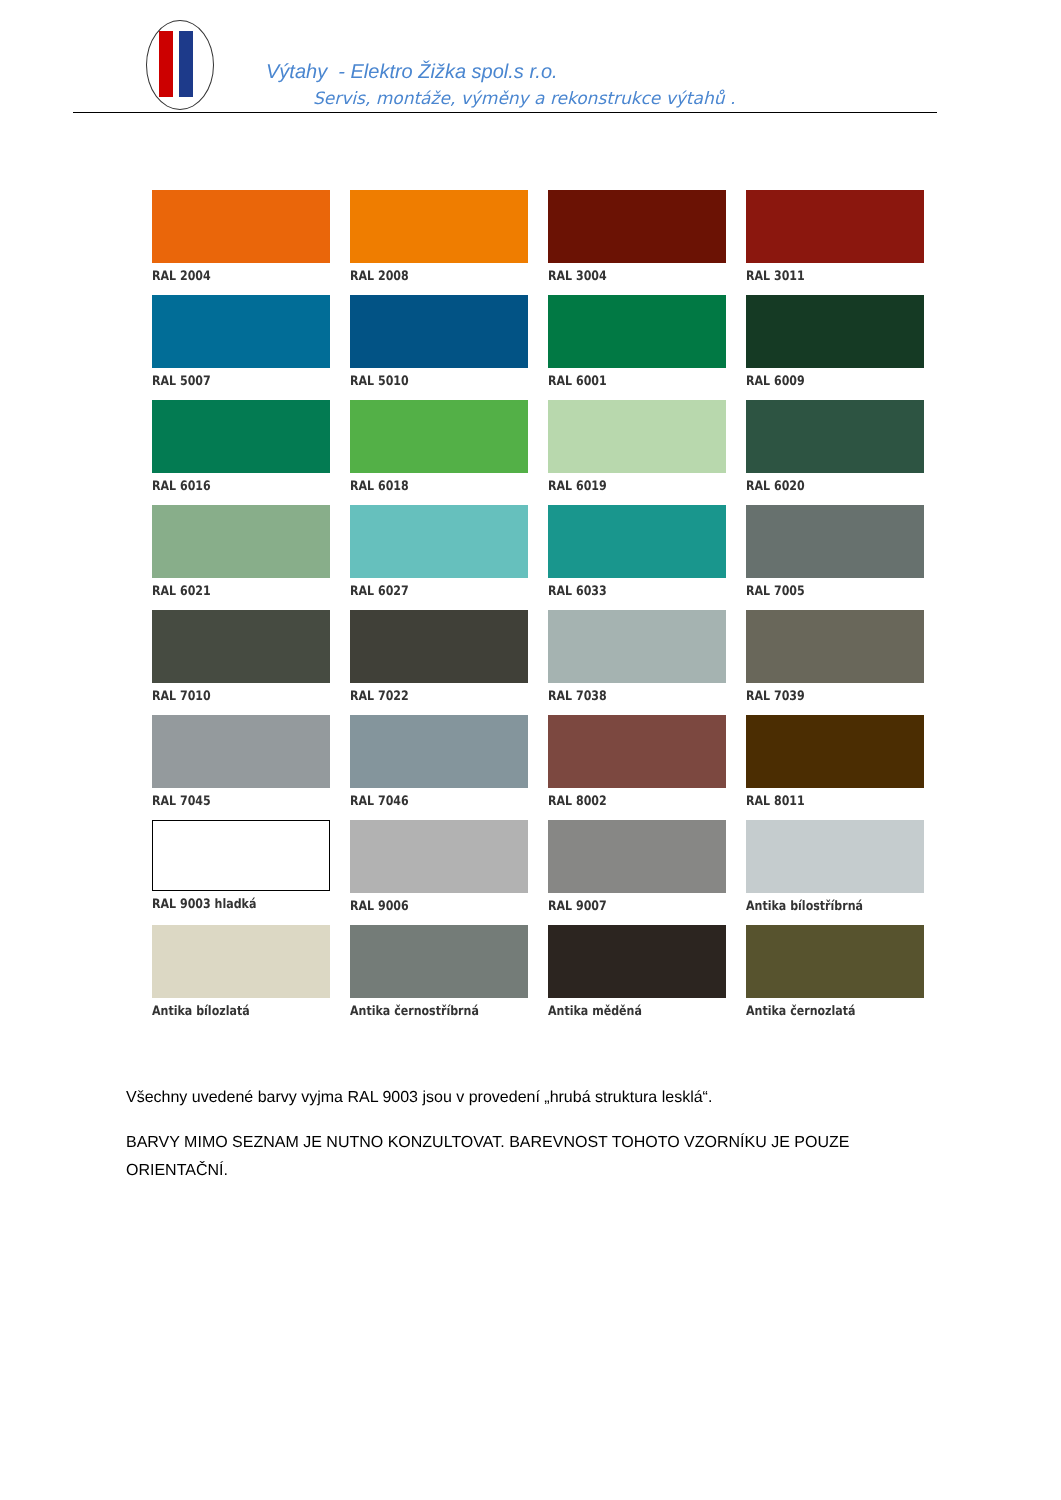Výtahy - Elektro Žižka spol.s r.o.
Servis, montáže, výměny a rekonstrukce výtahů .
RAL 2004
RAL 2008
RAL 3004
RAL 3011
RAL 5007
RAL 5010
RAL 6001
RAL 6009
RAL 6016
RAL 6018
RAL 6019
RAL 6020
RAL 6021
RAL 6027
RAL 6033
RAL 7005
RAL 7010
RAL 7022
RAL 7038
RAL 7039
RAL 7045
RAL 7046
RAL 8002
RAL 8011
RAL 9003 hladká
RAL 9006
RAL 9007
Antika bílostříbrná
Antika bílozlatá
Antika černostříbrná
Antika měděná
Antika černozlatá
Všechny uvedené barvy vyjma RAL 9003 jsou v provedení „hrubá struktura lesklá“.
BARVY MIMO SEZNAM JE NUTNO KONZULTOVAT. BAREVNOST TOHOTO VZORNÍKU JE POUZE ORIENTAČNÍ.